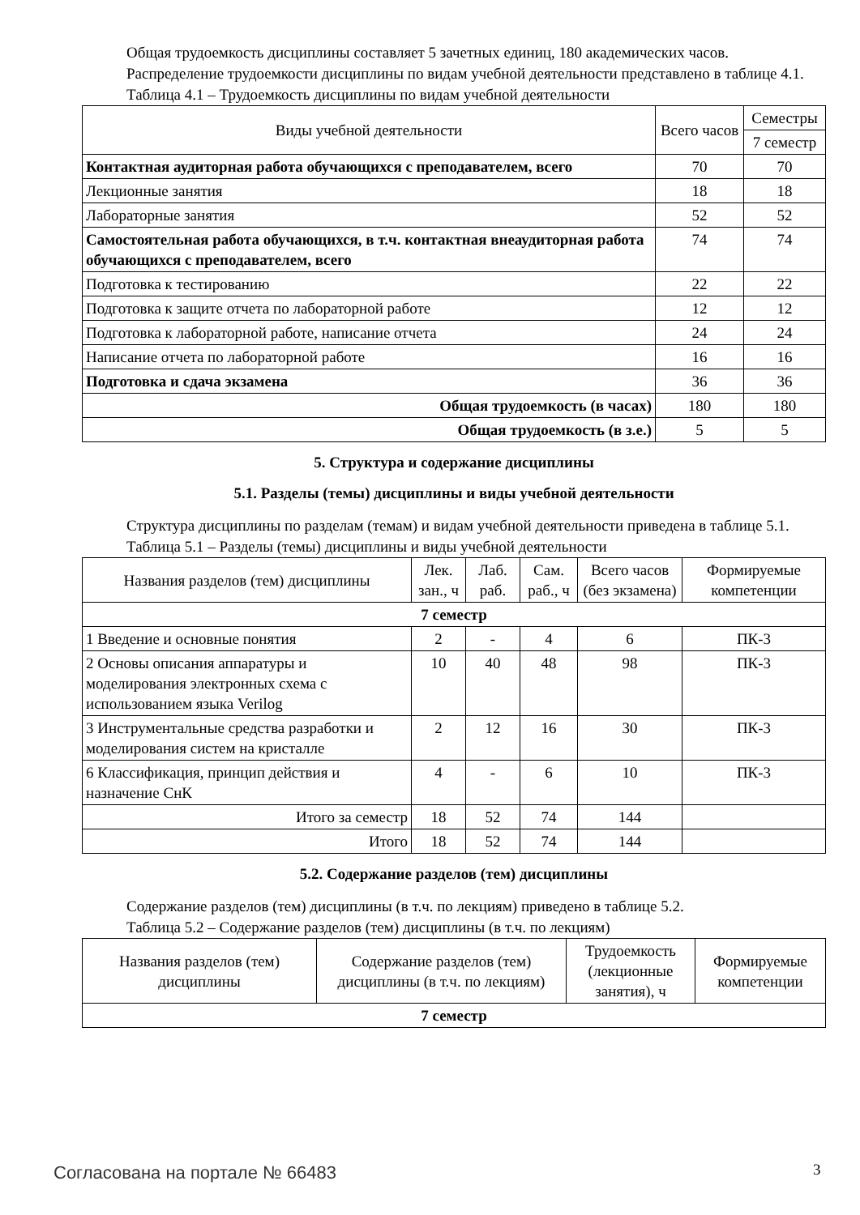Общая трудоемкость дисциплины составляет 5 зачетных единиц, 180 академических часов.
Распределение трудоемкости дисциплины по видам учебной деятельности представлено в таблице 4.1.
Таблица 4.1 – Трудоемкость дисциплины по видам учебной деятельности
| Виды учебной деятельности | Всего часов | Семестры |
| --- | --- | --- |
| | | 7 семестр |
| Контактная аудиторная работа обучающихся с преподавателем, всего | 70 | 70 |
| Лекционные занятия | 18 | 18 |
| Лабораторные занятия | 52 | 52 |
| Самостоятельная работа обучающихся, в т.ч. контактная внеаудиторная работа обучающихся с преподавателем, всего | 74 | 74 |
| Подготовка к тестированию | 22 | 22 |
| Подготовка к защите отчета по лабораторной работе | 12 | 12 |
| Подготовка к лабораторной работе, написание отчета | 24 | 24 |
| Написание отчета по лабораторной работе | 16 | 16 |
| Подготовка и сдача экзамена | 36 | 36 |
| Общая трудоемкость (в часах) | 180 | 180 |
| Общая трудоемкость (в з.е.) | 5 | 5 |
5. Структура и содержание дисциплины
5.1. Разделы (темы) дисциплины и виды учебной деятельности
Структура дисциплины по разделам (темам) и видам учебной деятельности приведена в таблице 5.1.
Таблица 5.1 – Разделы (темы) дисциплины и виды учебной деятельности
| Названия разделов (тем) дисциплины | Лек. зан., ч | Лаб. раб. | Сам. раб., ч | Всего часов (без экзамена) | Формируемые компетенции |
| --- | --- | --- | --- | --- | --- |
| 7 семестр | | | | | |
| 1 Введение и основные понятия | 2 | - | 4 | 6 | ПК-3 |
| 2 Основы описания аппаратуры и моделирования электронных схема с использованием языка Verilog | 10 | 40 | 48 | 98 | ПК-3 |
| 3 Инструментальные средства разработки и моделирования систем на кристалле | 2 | 12 | 16 | 30 | ПК-3 |
| 6 Классификация, принцип действия и назначение СнК | 4 | - | 6 | 10 | ПК-3 |
| Итого за семестр | 18 | 52 | 74 | 144 | |
| Итого | 18 | 52 | 74 | 144 | |
5.2. Содержание разделов (тем) дисциплины
Содержание разделов (тем) дисциплины (в т.ч. по лекциям) приведено в таблице 5.2.
Таблица 5.2 – Содержание разделов (тем) дисциплины (в т.ч. по лекциям)
| Названия разделов (тем) дисциплины | Содержание разделов (тем) дисциплины (в т.ч. по лекциям) | Трудоемкость (лекционные занятия), ч | Формируемые компетенции |
| --- | --- | --- | --- |
| 7 семестр | | | |
Согласована на портале № 66483 3